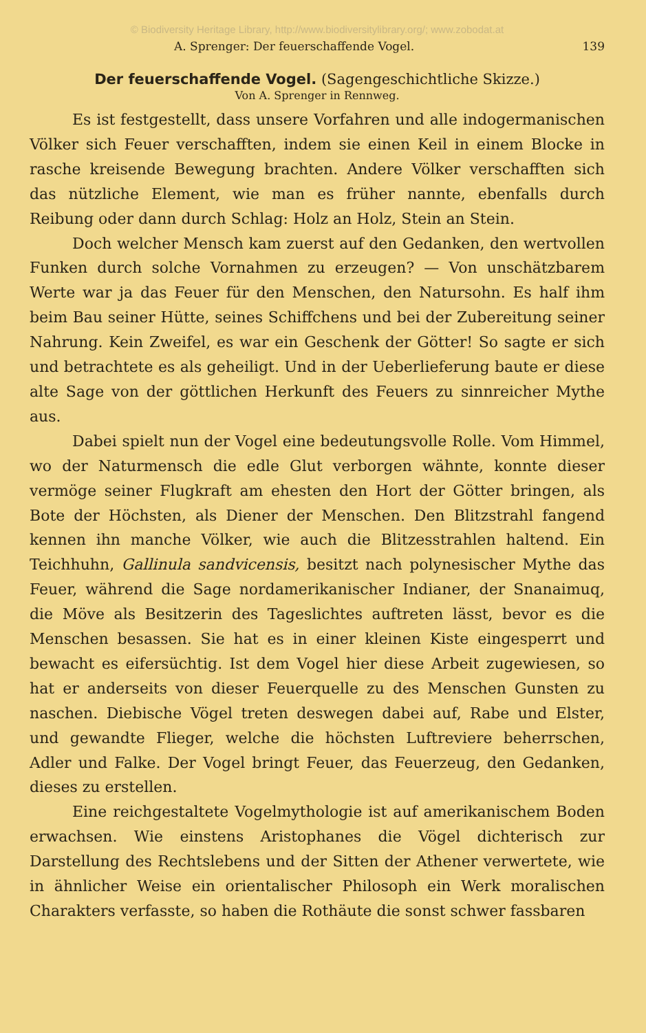© Biodiversity Heritage Library, http://www.biodiversitylibrary.org/; www.zobodat.at
A. Sprenger: Der feuerschaffende Vogel. 139
Der feuerschaffende Vogel. (Sagengeschichtliche Skizze.)
Von A. Sprenger in Rennweg.
Es ist festgestellt, dass unsere Vorfahren und alle indogermanischen Völker sich Feuer verschafften, indem sie einen Keil in einem Blocke in rasche kreisende Bewegung brachten. Andere Völker verschafften sich das nützliche Element, wie man es früher nannte, ebenfalls durch Reibung oder dann durch Schlag: Holz an Holz, Stein an Stein.
Doch welcher Mensch kam zuerst auf den Gedanken, den wertvollen Funken durch solche Vornahmen zu erzeugen? — Von unschätzbarem Werte war ja das Feuer für den Menschen, den Natursohn. Es half ihm beim Bau seiner Hütte, seines Schiffchens und bei der Zubereitung seiner Nahrung. Kein Zweifel, es war ein Geschenk der Götter! So sagte er sich und betrachtete es als geheiligt. Und in der Ueberlieferung baute er diese alte Sage von der göttlichen Herkunft des Feuers zu sinnreicher Mythe aus.
Dabei spielt nun der Vogel eine bedeutungsvolle Rolle. Vom Himmel, wo der Naturmensch die edle Glut verborgen wähnte, konnte dieser vermöge seiner Flugkraft am ehesten den Hort der Götter bringen, als Bote der Höchsten, als Diener der Menschen. Den Blitzstrahl fangend kennen ihn manche Völker, wie auch die Blitzesstrahlen haltend. Ein Teichhuhn, Gallinula sandvicensis, besitzt nach polynesischer Mythe das Feuer, während die Sage nordamerikanischer Indianer, der Snanaimuq, die Möve als Besitzerin des Tageslichtes auftreten lässt, bevor es die Menschen besassen. Sie hat es in einer kleinen Kiste eingesperrt und bewacht es eifersüchtig. Ist dem Vogel hier diese Arbeit zugewiesen, so hat er anderseits von dieser Feuerquelle zu des Menschen Gunsten zu naschen. Diebische Vögel treten deswegen dabei auf, Rabe und Elster, und gewandte Flieger, welche die höchsten Luftreviere beherrschen, Adler und Falke. Der Vogel bringt Feuer, das Feuerzeug, den Gedanken, dieses zu erstellen.
Eine reichgestaltete Vogelmythologie ist auf amerikanischem Boden erwachsen. Wie einstens Aristophanes die Vögel dichterisch zur Darstellung des Rechtslebens und der Sitten der Athener verwertete, wie in ähnlicher Weise ein orientalischer Philosoph ein Werk moralischen Charakters verfasste, so haben die Rothäute die sonst schwer fassbaren